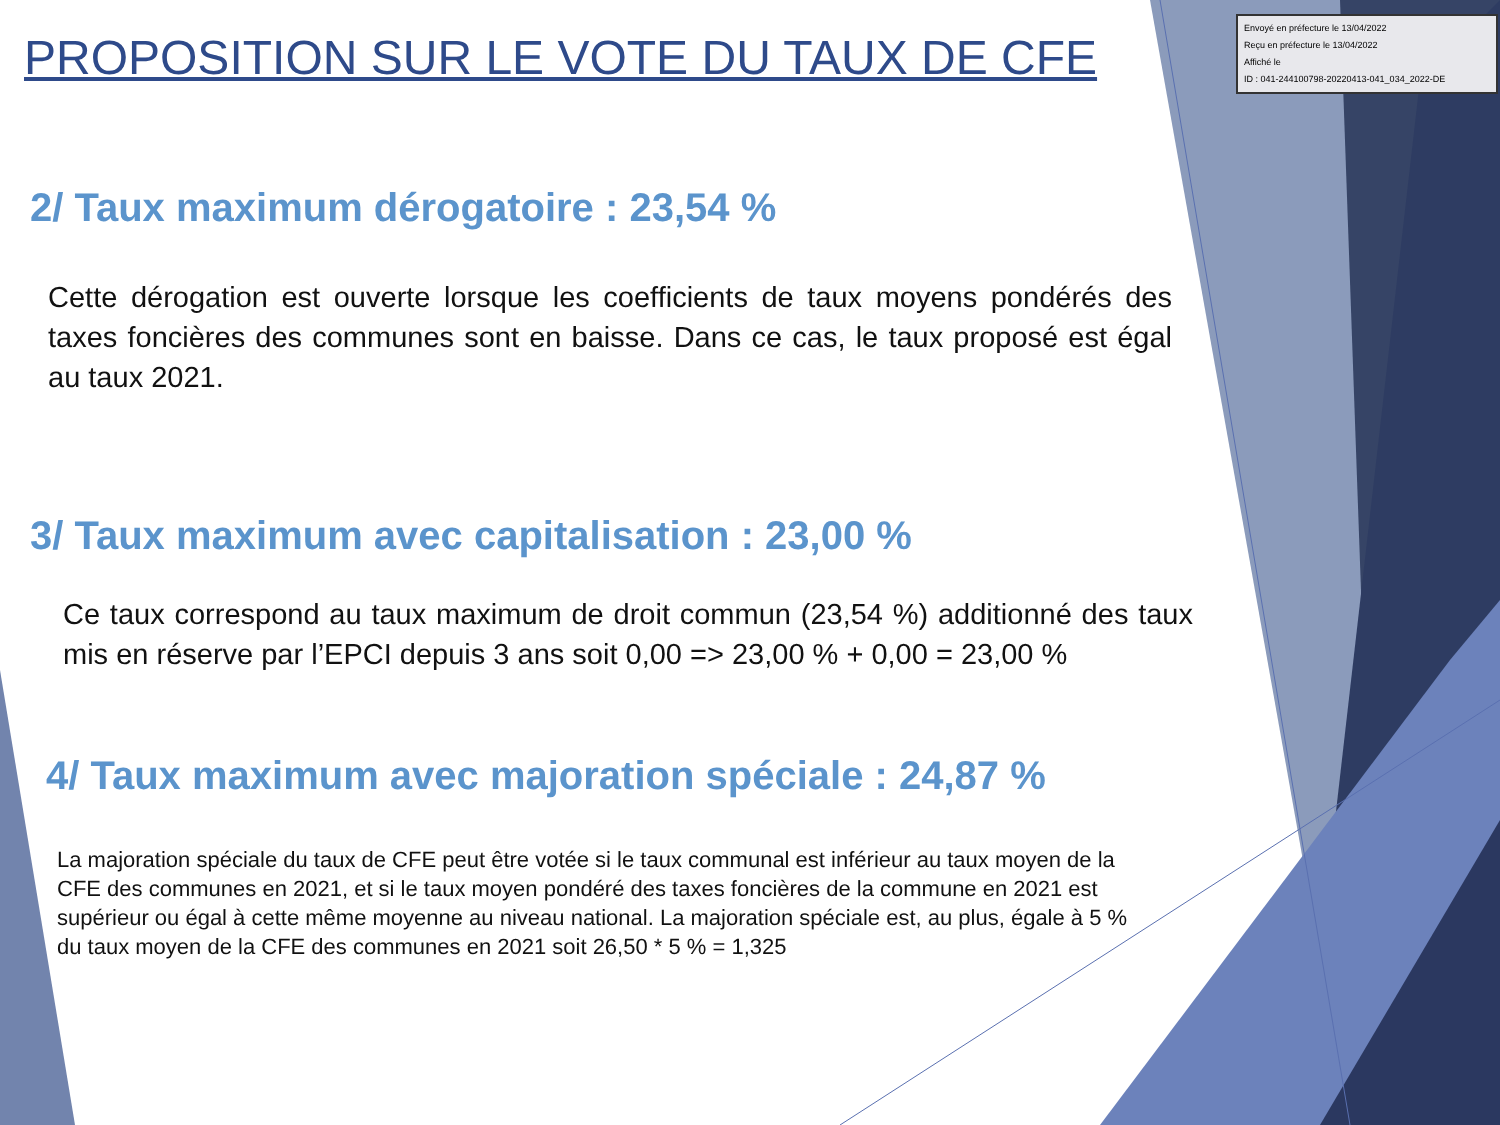Envoyé en préfecture le 13/04/2022
Reçu en préfecture le 13/04/2022
Affiché le
ID : 041-244100798-20220413-041_034_2022-DE
PROPOSITION SUR LE VOTE DU TAUX DE CFE
2/ Taux maximum dérogatoire : 23,54 %
Cette dérogation est ouverte lorsque les coefficients de taux moyens pondérés des taxes foncières des communes sont en baisse. Dans ce cas, le taux proposé est égal au taux 2021.
3/ Taux maximum avec capitalisation : 23,00 %
Ce taux correspond au taux maximum de droit commun (23,54 %) additionné des taux mis en réserve par l’EPCI depuis 3 ans soit 0,00 => 23,00 % + 0,00 = 23,00 %
4/ Taux maximum avec majoration spéciale : 24,87 %
La majoration spéciale du taux de CFE peut être votée si le taux communal est inférieur au taux moyen de la CFE des communes en 2021, et si le taux moyen pondéré des taxes foncières de la commune en 2021 est supérieur ou égal à cette même moyenne au niveau national. La majoration spéciale est, au plus, égale à 5 % du taux moyen de la CFE des communes en 2021 soit 26,50 * 5 % = 1,325